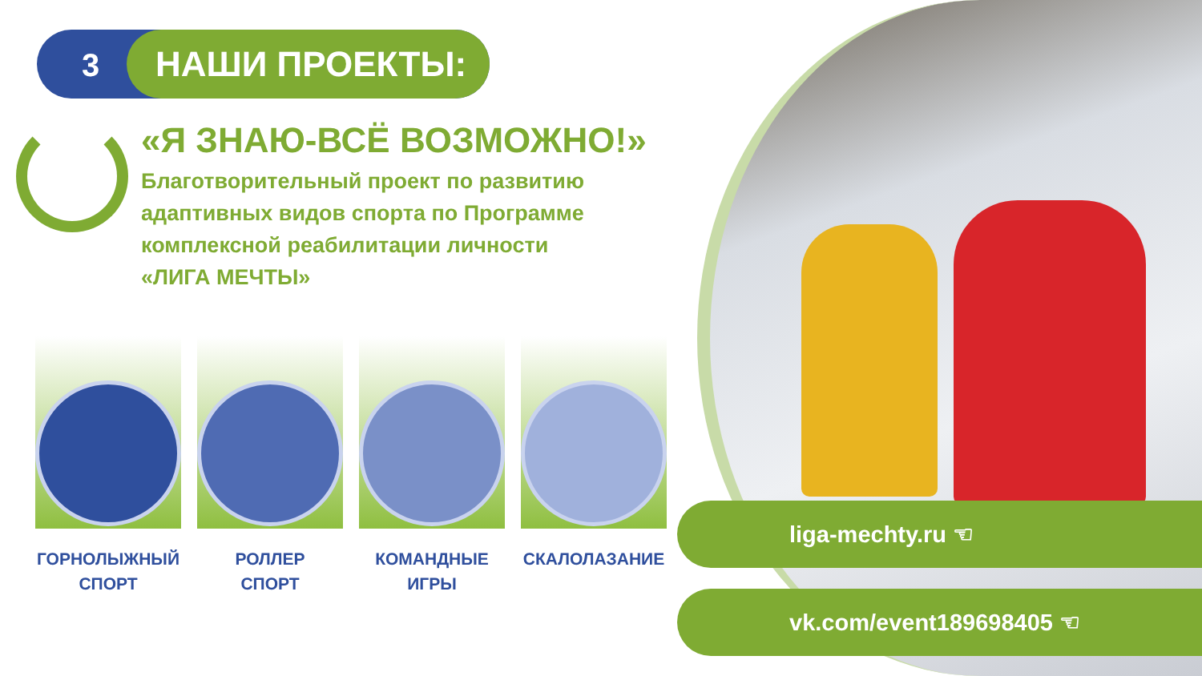3 НАШИ ПРОЕКТЫ:
«Я ЗНАЮ-ВСЁ ВОЗМОЖНО!»
Благотворительный проект по развитию
адаптивных видов спорта по Программе
комплексной реабилитации личности
«ЛИГА МЕЧТЫ»
ГОРНОЛЫЖНЫЙ
СПОРТ
РОЛЛЕР
СПОРТ
КОМАНДНЫЕ
ИГРЫ
СКАЛОЛАЗАНИЕ
liga-mechty.ru ☜
vk.com/event189698405 ☜